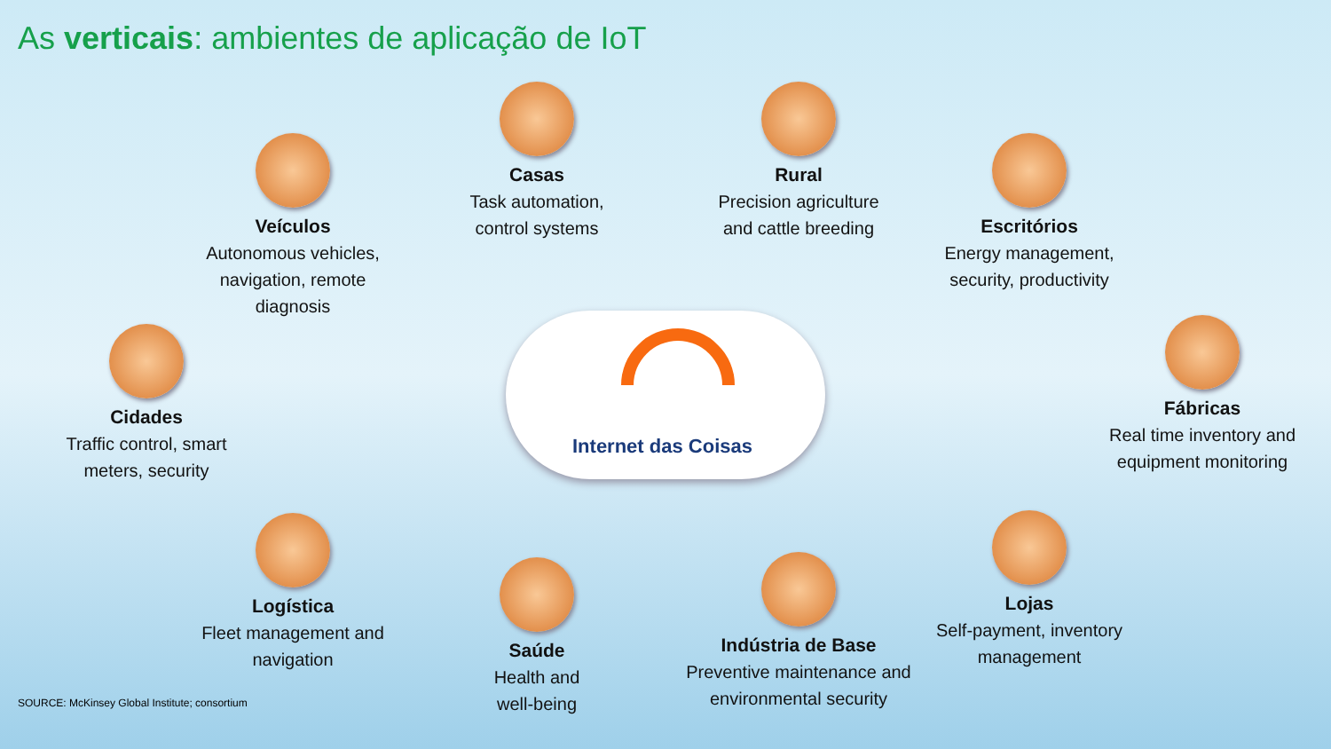As verticais: ambientes de aplicação de IoT
Internet das Coisas
Casas
Task automation, control systems
Rural
Precision agriculture and cattle breeding
Veículos
Autonomous vehicles, navigation, remote diagnosis
Escritórios
Energy management, security, productivity
Cidades
Traffic control, smart meters, security
Fábricas
Real time inventory and equipment monitoring
Logística
Fleet management and navigation
Saúde
Health and well-being
Indústria de Base
Preventive maintenance and environmental security
Lojas
Self-payment, inventory management
SOURCE: McKinsey Global Institute; consortium